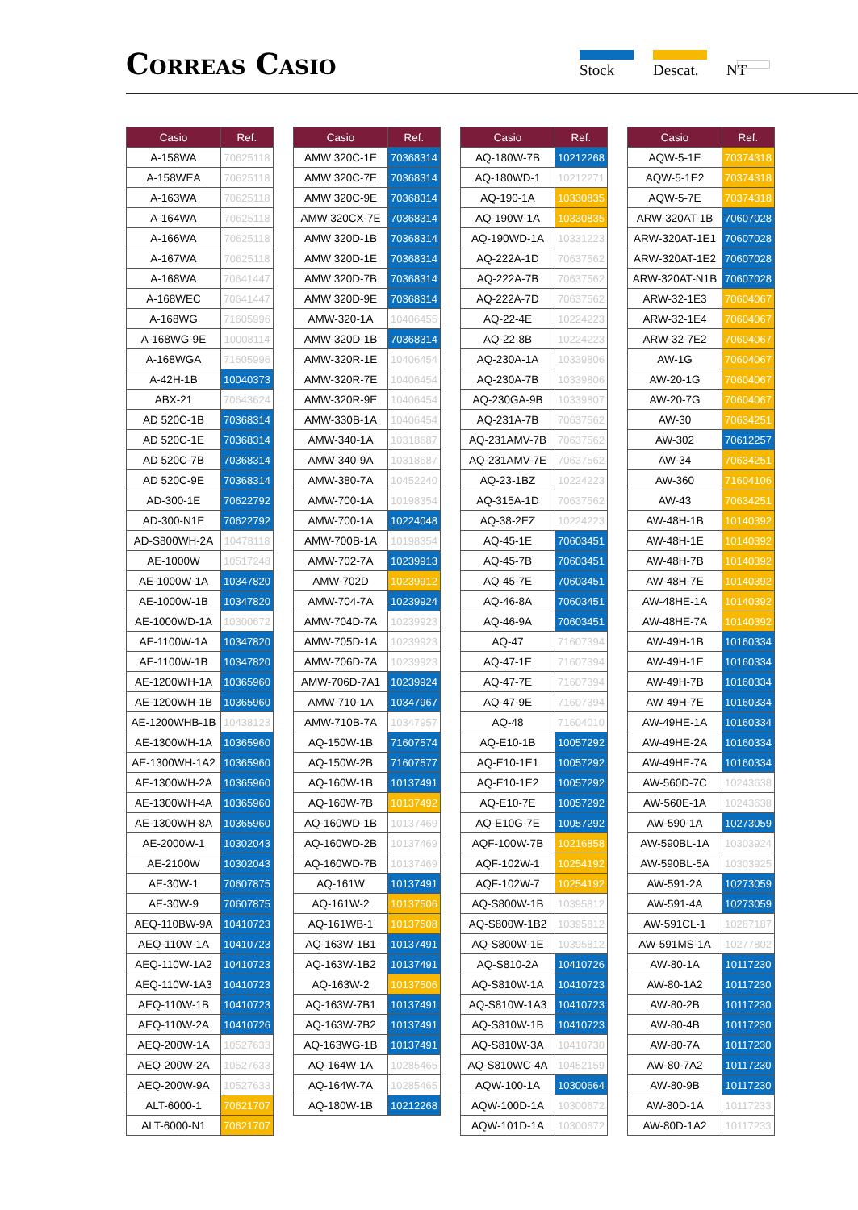Correas Casio
Stock Descat.
NT
| Casio | Ref. |
| --- | --- |
| A-158WA | 70625118 |
| A-158WEA | 70625118 |
| A-163WA | 70625118 |
| A-164WA | 70625118 |
| A-166WA | 70625118 |
| A-167WA | 70625118 |
| A-168WA | 70641447 |
| A-168WEC | 70641447 |
| A-168WG | 71605996 |
| A-168WG-9E | 10008114 |
| A-168WGA | 71605996 |
| A-42H-1B | 10040373 |
| ABX-21 | 70643624 |
| AD 520C-1B | 70368314 |
| AD 520C-1E | 70368314 |
| AD 520C-7B | 70368314 |
| AD 520C-9E | 70368314 |
| AD-300-1E | 70622792 |
| AD-300-N1E | 70622792 |
| AD-S800WH-2A | 10478118 |
| AE-1000W | 10517248 |
| AE-1000W-1A | 10347820 |
| AE-1000W-1B | 10347820 |
| AE-1000WD-1A | 10300672 |
| AE-1100W-1A | 10347820 |
| AE-1100W-1B | 10347820 |
| AE-1200WH-1A | 10365960 |
| AE-1200WH-1B | 10365960 |
| AE-1200WHB-1B | 10438123 |
| AE-1300WH-1A | 10365960 |
| AE-1300WH-1A2 | 10365960 |
| AE-1300WH-2A | 10365960 |
| AE-1300WH-4A | 10365960 |
| AE-1300WH-8A | 10365960 |
| AE-2000W-1 | 10302043 |
| AE-2100W | 10302043 |
| AE-30W-1 | 70607875 |
| AE-30W-9 | 70607875 |
| AEQ-110BW-9A | 10410723 |
| AEQ-110W-1A | 10410723 |
| AEQ-110W-1A2 | 10410723 |
| AEQ-110W-1A3 | 10410723 |
| AEQ-110W-1B | 10410723 |
| AEQ-110W-2A | 10410726 |
| AEQ-200W-1A | 10527633 |
| AEQ-200W-2A | 10527633 |
| AEQ-200W-9A | 10527633 |
| ALT-6000-1 | 70621707 |
| ALT-6000-N1 | 70621707 |
| Casio | Ref. |
| --- | --- |
| AMW 320C-1E | 70368314 |
| AMW 320C-7E | 70368314 |
| AMW 320C-9E | 70368314 |
| AMW 320CX-7E | 70368314 |
| AMW 320D-1B | 70368314 |
| AMW 320D-1E | 70368314 |
| AMW 320D-7B | 70368314 |
| AMW 320D-9E | 70368314 |
| AMW-320-1A | 10406455 |
| AMW-320D-1B | 70368314 |
| AMW-320R-1E | 10406454 |
| AMW-320R-7E | 10406454 |
| AMW-320R-9E | 10406454 |
| AMW-330B-1A | 10406454 |
| AMW-340-1A | 10318687 |
| AMW-340-9A | 10318687 |
| AMW-380-7A | 10452240 |
| AMW-700-1A | 10198354 |
| AMW-700-1A | 10224048 |
| AMW-700B-1A | 10198354 |
| AMW-702-7A | 10239913 |
| AMW-702D | 10239912 |
| AMW-704-7A | 10239924 |
| AMW-704D-7A | 10239923 |
| AMW-705D-1A | 10239923 |
| AMW-706D-7A | 10239923 |
| AMW-706D-7A1 | 10239924 |
| AMW-710-1A | 10347967 |
| AMW-710B-7A | 10347957 |
| AQ-150W-1B | 71607574 |
| AQ-150W-2B | 71607577 |
| AQ-160W-1B | 10137491 |
| AQ-160W-7B | 10137492 |
| AQ-160WD-1B | 10137469 |
| AQ-160WD-2B | 10137469 |
| AQ-160WD-7B | 10137469 |
| AQ-161W | 10137491 |
| AQ-161W-2 | 10137506 |
| AQ-161WB-1 | 10137508 |
| AQ-163W-1B1 | 10137491 |
| AQ-163W-1B2 | 10137491 |
| AQ-163W-2 | 10137506 |
| AQ-163W-7B1 | 10137491 |
| AQ-163W-7B2 | 10137491 |
| AQ-163WG-1B | 10137491 |
| AQ-164W-1A | 10285465 |
| AQ-164W-7A | 10285465 |
| AQ-180W-1B | 10212268 |
| Casio | Ref. |
| --- | --- |
| AQ-180W-7B | 10212268 |
| AQ-180WD-1 | 10212271 |
| AQ-190-1A | 10330835 |
| AQ-190W-1A | 10330835 |
| AQ-190WD-1A | 10331223 |
| AQ-222A-1D | 70637562 |
| AQ-222A-7B | 70637562 |
| AQ-222A-7D | 70637562 |
| AQ-22-4E | 10224223 |
| AQ-22-8B | 10224223 |
| AQ-230A-1A | 10339806 |
| AQ-230A-7B | 10339806 |
| AQ-230GA-9B | 10339807 |
| AQ-231A-7B | 70637562 |
| AQ-231AMV-7B | 70637562 |
| AQ-231AMV-7E | 70637562 |
| AQ-23-1BZ | 10224223 |
| AQ-315A-1D | 70637562 |
| AQ-38-2EZ | 10224223 |
| AQ-45-1E | 70603451 |
| AQ-45-7B | 70603451 |
| AQ-45-7E | 70603451 |
| AQ-46-8A | 70603451 |
| AQ-46-9A | 70603451 |
| AQ-47 | 71607394 |
| AQ-47-1E | 71607394 |
| AQ-47-7E | 71607394 |
| AQ-47-9E | 71607394 |
| AQ-48 | 71604010 |
| AQ-E10-1B | 10057292 |
| AQ-E10-1E1 | 10057292 |
| AQ-E10-1E2 | 10057292 |
| AQ-E10-7E | 10057292 |
| AQ-E10G-7E | 10057292 |
| AQF-100W-7B | 10216858 |
| AQF-102W-1 | 10254192 |
| AQF-102W-7 | 10254192 |
| AQ-S800W-1B | 10395812 |
| AQ-S800W-1B2 | 10395812 |
| AQ-S800W-1E | 10395812 |
| AQ-S810-2A | 10410726 |
| AQ-S810W-1A | 10410723 |
| AQ-S810W-1A3 | 10410723 |
| AQ-S810W-1B | 10410723 |
| AQ-S810W-3A | 10410730 |
| AQ-S810WC-4A | 10452159 |
| AQW-100-1A | 10300664 |
| AQW-100D-1A | 10300672 |
| AQW-101D-1A | 10300672 |
| Casio | Ref. |
| --- | --- |
| AQW-5-1E | 70374318 |
| AQW-5-1E2 | 70374318 |
| AQW-5-7E | 70374318 |
| ARW-320AT-1B | 70607028 |
| ARW-320AT-1E1 | 70607028 |
| ARW-320AT-1E2 | 70607028 |
| ARW-320AT-N1B | 70607028 |
| ARW-32-1E3 | 70604067 |
| ARW-32-1E4 | 70604067 |
| ARW-32-7E2 | 70604067 |
| AW-1G | 70604067 |
| AW-20-1G | 70604067 |
| AW-20-7G | 70604067 |
| AW-30 | 70634251 |
| AW-302 | 70612257 |
| AW-34 | 70634251 |
| AW-360 | 71604106 |
| AW-43 | 70634251 |
| AW-48H-1B | 10140392 |
| AW-48H-1E | 10140392 |
| AW-48H-7B | 10140392 |
| AW-48H-7E | 10140392 |
| AW-48HE-1A | 10140392 |
| AW-48HE-7A | 10140392 |
| AW-49H-1B | 10160334 |
| AW-49H-1E | 10160334 |
| AW-49H-7B | 10160334 |
| AW-49H-7E | 10160334 |
| AW-49HE-1A | 10160334 |
| AW-49HE-2A | 10160334 |
| AW-49HE-7A | 10160334 |
| AW-560D-7C | 10243638 |
| AW-560E-1A | 10243638 |
| AW-590-1A | 10273059 |
| AW-590BL-1A | 10303924 |
| AW-590BL-5A | 10303925 |
| AW-591-2A | 10273059 |
| AW-591-4A | 10273059 |
| AW-591CL-1 | 10287187 |
| AW-591MS-1A | 10277802 |
| AW-80-1A | 10117230 |
| AW-80-1A2 | 10117230 |
| AW-80-2B | 10117230 |
| AW-80-4B | 10117230 |
| AW-80-7A | 10117230 |
| AW-80-7A2 | 10117230 |
| AW-80-9B | 10117230 |
| AW-80D-1A | 10117233 |
| AW-80D-1A2 | 10117233 |